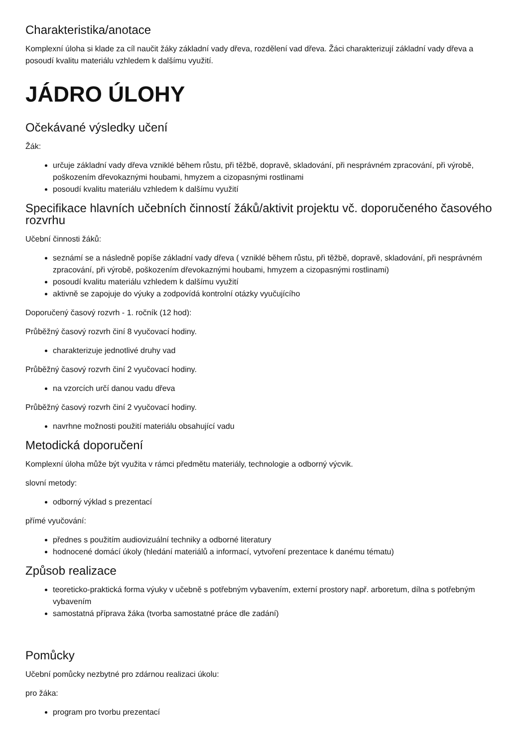Charakteristika/anotace
Komplexní úloha si klade za cíl naučit žáky základní vady dřeva, rozdělení vad dřeva. Žáci charakterizují základní vady dřeva a posoudí kvalitu materiálu vzhledem k dalšímu využití.
JÁDRO ÚLOHY
Očekávané výsledky učení
Žák:
určuje základní vady dřeva vzniklé během růstu, při těžbě, dopravě, skladování, při nesprávném zpracování, při výrobě, poškozením dřevokaznými houbami, hmyzem a cizopasnými rostlinami
posoudí kvalitu materiálu vzhledem k dalšímu využití
Specifikace hlavních učebních činností žáků/aktivit projektu vč. doporučeného časového rozvrhu
Učební činnosti žáků:
seznámí se a následně popíše základní vady dřeva ( vzniklé během růstu, při těžbě, dopravě, skladování, při nesprávném zpracování, při výrobě, poškozením dřevokaznými houbami, hmyzem a cizopasnými rostlinami)
posoudí kvalitu materiálu vzhledem k dalšímu využití
aktivně se zapojuje do výuky a zodpovídá kontrolní otázky vyučujícího
Doporučený časový rozvrh - 1. ročník (12 hod):
Průběžný časový rozvrh činí 8 vyučovací hodiny.
charakterizuje jednotlivé druhy vad
Průběžný časový rozvrh činí 2 vyučovací hodiny.
na vzorcích určí danou vadu dřeva
Průběžný časový rozvrh činí 2 vyučovací hodiny.
navrhne možnosti použití materiálu obsahující vadu
Metodická doporučení
Komplexní úloha může být využita v rámci předmětu materiály, technologie a odborný výcvik.
slovní metody:
odborný výklad s prezentací
přímé vyučování:
přednes s použitím audiovizuální techniky a odborné literatury
hodnocené domácí úkoly (hledání materiálů a informací, vytvoření prezentace k danému tématu)
Způsob realizace
teoreticko-praktická forma výuky v učebně s potřebným vybavením, externí prostory např. arboretum, dílna s potřebným vybavením
samostatná příprava žáka (tvorba samostatné práce dle zadání)
Pomůcky
Učební pomůcky nezbytné pro zdárnou realizaci úkolu:
pro žáka:
program pro tvorbu prezentací